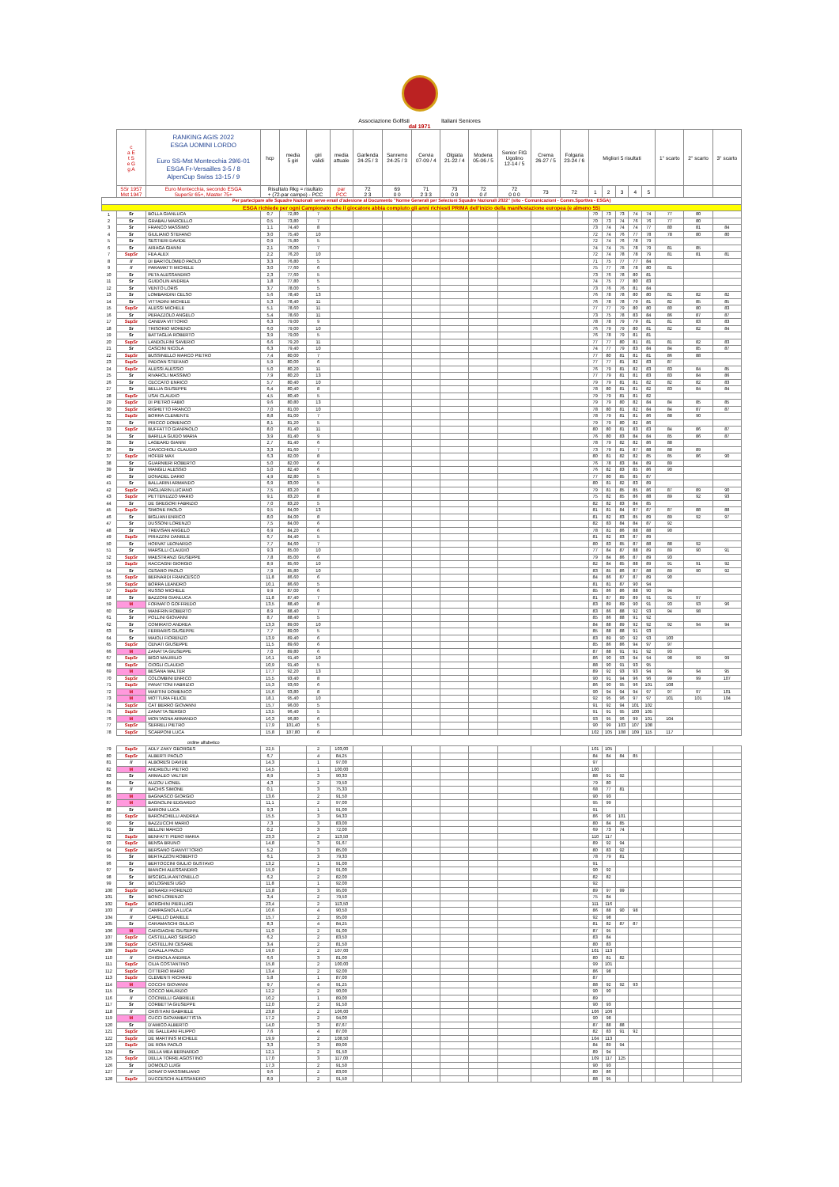Associazione Golfisti Italiani Seniores
dal 1971
| | c a E t S e G g A | RANKING AGIS 2022 ESGA UOMINI LORDO Euro SS-Mst Montecchia 29/6-01 ESGA Fr-Versailles 3-5 / 8 AlpenCup Swiss 13-15 / 9 | hcp | media 5 giri | giri validi | media attuale | Garlenda 24-25 / 3 | Sanremo 24-25 / 3 | Cervia 07-09 / 4 | Olgiata 21-22 / 4 | Modena 05-06 / 5 | Senior FIG Ugolino 12-14 / 5 | Crema 26-27 / 5 | Folgaria 23-24 / 6 | Migliori 5 risultati | | | | | 1° scarto | 2° scarto | 3° scarto |
| --- | --- | --- | --- | --- | --- | --- | --- | --- | --- | --- | --- | --- | --- | --- | --- | --- | --- | --- | --- | --- | --- | --- |
| | SSr 1957 Mst 1947 | Euro Montecchia, secondo ESGA SuperSr 65+, Master 75+ | Risultato Rkg = risultato + (72-par campo) - PCC | | | par PCC | 72 2 3 | 69 0 0 | 71 2 3 3 | 73 0 0 | 72 0 // | 72 0 0 0 | 73 | 72 | 1 | 2 | 3 | 4 | 5 | | | |
| Per partecipare alle Squadre Nazionali serve email d'adesione al Documento "Norme Generali per Selezioni Squadre Nazionali 2022" (sito - Comunicazioni - Comm.Sportiva - ESGA) | | | | | | | | | | | | | | | | | | | | | | |
| ESGA richiede per ogni Campionato che il giocatore abbia compiuto gli anni richiesti PRIMA dell'inizio della manifestazione europea (e almeno 55) | | | | | | | | | | | | | | | | | | | | | | |
| 1 | Sr | BOLLA GIANLUCA | 0,7 | 72,80 | 7 | | | | | | | | | | 70 | 73 | 73 | 74 | 74 | 77 | 80 | |
| 2 | Sr | GRABAU MARCELLO | 0,5 | 73,80 | 7 | | | | | | | | | | 70 | 73 | 74 | 76 | 76 | 77 | 80 | |
| 3 | Sr | FRANCO MASSIMO | 1,1 | 74,40 | 8 | | | | | | | | | | 73 | 74 | 74 | 74 | 77 | 80 | 81 | 84 |
| 4 | Sr | GIULIANO STEFANO | 3,0 | 75,40 | 10 | | | | | | | | | | 72 | 74 | 76 | 77 | 78 | 78 | 80 | 80 |
| 5 | Sr | SESTIERI DAVIDE | 0,9 | 75,80 | 5 | | | | | | | | | | 72 | 74 | 76 | 78 | 79 | | | |
| 6 | Sr | AIRAGA GIANNI | 2,1 | 76,00 | 7 | | | | | | | | | | 74 | 74 | 75 | 78 | 79 | 81 | 85 | |
| 7 | SupSr | FEA ALEX | 2,2 | 76,20 | 10 | | | | | | | | | | 72 | 74 | 78 | 78 | 79 | 81 | 81 | 81 |
| 8 | // | DI BARTOLOMEO PAOLO | 3,3 | 76,80 | 5 | | | | | | | | | | 71 | 75 | 77 | 77 | 84 | | | |
| 9 | // | PARAMATTI MICHELE | 3,0 | 77,60 | 6 | | | | | | | | | | 75 | 77 | 78 | 78 | 80 | 81 | | |
| 10 | Sr | PETA ALESSANDRO | 2,3 | 77,60 | 5 | | | | | | | | | | 73 | 76 | 78 | 80 | 81 | | | |
| 11 | Sr | GUIDOLIN ANDREA | 1,8 | 77,80 | 5 | | | | | | | | | | 74 | 75 | 77 | 80 | 83 | | | |
| 12 | Sr | VENTO LORIS | 3,7 | 78,00 | 5 | | | | | | | | | | 73 | 76 | 76 | 81 | 84 | | | |
| 13 | Sr | LOMBARDINI CELSO | 5,6 | 78,40 | 13 | | | | | | | | | | 76 | 78 | 78 | 80 | 80 | 81 | 82 | 82 |
| 14 | Sr | VITTADINI MICHELE | 5,3 | 78,40 | 11 | | | | | | | | | | 76 | 78 | 78 | 79 | 81 | 82 | 85 | 85 |
| 15 | SupSr | ALESSI MICHELE | 5,1 | 78,60 | 11 | | | | | | | | | | 77 | 77 | 79 | 80 | 80 | 80 | 80 | 83 |
| 16 | Sr | PERAZZOLO ANGELO | 5,4 | 78,60 | 11 | | | | | | | | | | 73 | 75 | 78 | 83 | 84 | 86 | 87 | 87 |
| 17 | SupSr | CANEVA VITTORIO | 6,3 | 79,00 | 9 | | | | | | | | | | 78 | 78 | 79 | 79 | 81 | 81 | 83 | 83 |
| 18 | Sr | TRISORIO MORENO | 6,0 | 79,00 | 10 | | | | | | | | | | 76 | 79 | 79 | 80 | 81 | 82 | 82 | 84 |
| 19 | Sr | BATTAGLIA ROBERTO | 3,9 | 79,00 | 5 | | | | | | | | | | 76 | 78 | 79 | 81 | 81 | | | |
| 20 | SupSr | LANDOLFINI SAVERIO | 6,6 | 79,20 | 11 | | | | | | | | | | 77 | 77 | 80 | 81 | 81 | 81 | 82 | 83 |
| 21 | Sr | CASCINI NICOLA | 6,3 | 79,40 | 10 | | | | | | | | | | 74 | 77 | 79 | 83 | 84 | 84 | 85 | 87 |
| 22 | SupSr | BUSSINELLO MARCO PIETRO | 7,4 | 80,00 | 7 | | | | | | | | | | 77 | 80 | 81 | 81 | 81 | 86 | 88 | |
| 23 | SupSr | PADOAN STEFANO | 5,9 | 80,00 | 6 | | | | | | | | | | 77 | 77 | 81 | 82 | 83 | 87 | | |
| 24 | SupSr | ALESSI ALESSIO | 5,0 | 80,20 | 11 | | | | | | | | | | 76 | 79 | 81 | 82 | 83 | 83 | 84 | 85 |
| 25 | Sr | RIVAROLI MASSIMO | 7,9 | 80,20 | 13 | | | | | | | | | | 77 | 79 | 81 | 81 | 83 | 83 | 84 | 86 |
| 26 | Sr | CECCATO ENRICO | 5,7 | 80,40 | 10 | | | | | | | | | | 79 | 79 | 81 | 81 | 82 | 82 | 82 | 83 |
| 27 | Sr | BELLIA GIUSEPPE | 6,4 | 80,40 | 8 | | | | | | | | | | 78 | 80 | 81 | 81 | 82 | 83 | 84 | 84 |
| 28 | SupSr | USAI CLAUDIO | 4,5 | 80,40 | 5 | | | | | | | | | | 79 | 79 | 81 | 81 | 82 | | | |
| 29 | SupSr | DI PIETRO FABIO | 9,6 | 80,80 | 13 | | | | | | | | | | 79 | 79 | 80 | 82 | 84 | 84 | 85 | 85 |
| 30 | SupSr | RIGHETTO FRANCO | 7,0 | 81,00 | 10 | | | | | | | | | | 78 | 80 | 81 | 82 | 84 | 84 | 87 | 87 |
| 31 | SupSr | BORRA CLEMENTE | 8,8 | 81,00 | 7 | | | | | | | | | | 78 | 79 | 81 | 81 | 86 | 88 | 90 | |
| 32 | Sr | PRICCO DOMENICO | 8,1 | 81,20 | 5 | | | | | | | | | | 79 | 79 | 80 | 82 | 86 | | | |
| 33 | SupSr | BUFFATTO GIANPAOLO | 8,0 | 81,40 | 11 | | | | | | | | | | 80 | 80 | 81 | 83 | 83 | 84 | 86 | 87 |
| 34 | Sr | BARILLA GUIDO MARIA | 3,9 | 81,40 | 9 | | | | | | | | | | 76 | 80 | 83 | 84 | 84 | 85 | 86 | 87 |
| 35 | Sr | LAGEARD GIANNI | 2,7 | 81,40 | 6 | | | | | | | | | | 78 | 79 | 82 | 82 | 86 | 88 | | |
| 36 | Sr | CAVICCHIOLI CLAUDIO | 3,3 | 81,60 | 7 | | | | | | | | | | 73 | 79 | 81 | 87 | 88 | 88 | 89 | |
| 37 | SupSr | HOFER MAX | 6,3 | 82,00 | 8 | | | | | | | | | | 80 | 81 | 82 | 82 | 85 | 85 | 86 | 90 |
| 38 | Sr | GUARNIERI ROBERTO | 5,0 | 82,00 | 6 | | | | | | | | | | 76 | 78 | 83 | 84 | 89 | 89 | | |
| 39 | Sr | MANGILI ALESSIO | 5,0 | 82,40 | 6 | | | | | | | | | | 76 | 82 | 83 | 85 | 86 | 90 | | |
| 40 | Sr | DONADEL DARIO | 4,9 | 82,80 | 5 | | | | | | | | | | 77 | 80 | 85 | 85 | 87 | | | |
| 41 | Sr | BALLARINI ARMANDO | 6,9 | 83,00 | 5 | | | | | | | | | | 80 | 81 | 82 | 83 | 89 | | | |
| 42 | SupSr | PAGLIARIN LUCIANO | 7,5 | 83,20 | 8 | | | | | | | | | | 79 | 81 | 85 | 85 | 86 | 87 | 89 | 90 |
| 43 | SupSr | PETTENUZZO MARIO | 9,1 | 83,20 | 8 | | | | | | | | | | 75 | 82 | 85 | 86 | 88 | 89 | 92 | 93 |
| 44 | Sr | DE GREGORI FABRIZIO | 7,0 | 83,20 | 5 | | | | | | | | | | 82 | 82 | 83 | 84 | 85 | | | |
| 45 | SupSr | SIMONE PAOLO | 9,5 | 84,00 | 13 | | | | | | | | | | 81 | 81 | 84 | 87 | 87 | 87 | 88 | 88 |
| 46 | Sr | BIGLIANI ENRICO | 8,0 | 84,00 | 8 | | | | | | | | | | 81 | 82 | 83 | 85 | 89 | 89 | 92 | 97 |
| 47 | Sr | DUSSONI LORENZO | 7,5 | 84,00 | 6 | | | | | | | | | | 82 | 83 | 84 | 84 | 87 | 92 | | |
| 48 | Sr | TREVISAN ANGELO | 6,9 | 84,20 | 6 | | | | | | | | | | 78 | 81 | 86 | 88 | 88 | 90 | | |
| 49 | SupSr | PIRAZZINI DANIELE | 6,7 | 84,40 | 5 | | | | | | | | | | 81 | 82 | 83 | 87 | 89 | | | |
| 50 | Sr | HORVAT LEONARDO | 7,7 | 84,60 | 7 | | | | | | | | | | 80 | 83 | 85 | 87 | 88 | 88 | 92 | |
| 51 | Sr | MARSILLI CLAUDIO | 9,3 | 85,00 | 10 | | | | | | | | | | 77 | 84 | 87 | 88 | 89 | 89 | 90 | 91 |
| 52 | SupSr | MAESTRANZI GIUSEPPE | 7,8 | 85,00 | 6 | | | | | | | | | | 79 | 84 | 86 | 87 | 89 | 93 | | |
| 53 | SupSr | RACCAGNI GIORGIO | 8,9 | 85,60 | 10 | | | | | | | | | | 82 | 84 | 85 | 88 | 89 | 91 | 91 | 92 |
| 54 | Sr | CESARO PAOLO | 7,9 | 85,80 | 10 | | | | | | | | | | 83 | 85 | 86 | 87 | 88 | 89 | 90 | 92 |
| 55 | SupSr | BERNARDI FRANCESCO | 11,8 | 86,60 | 6 | | | | | | | | | | 84 | 86 | 87 | 87 | 89 | 90 | | |
| 56 | SupSr | BORRA LEANDRO | 10,1 | 86,60 | 5 | | | | | | | | | | 81 | 81 | 87 | 90 | 94 | | | |
| 57 | SupSr | RUSSO MICHELE | 9,9 | 87,00 | 6 | | | | | | | | | | 85 | 86 | 86 | 88 | 90 | 94 | | |
| 58 | Sr | BAZZONI GIANLUCA | 11,8 | 87,40 | 7 | | | | | | | | | | 81 | 87 | 89 | 89 | 91 | 91 | 97 | |
| 59 | M | FORMATO GOFFREDO | 13,5 | 88,40 | 8 | | | | | | | | | | 83 | 89 | 89 | 90 | 91 | 93 | 93 | 96 |
| 60 | Sr | MANFRIN ROBERTO | 8,9 | 88,40 | 7 | | | | | | | | | | 83 | 86 | 88 | 92 | 93 | 94 | 98 | |
| 61 | Sr | POLLINI GIOVANNI | 8,7 | 88,40 | 5 | | | | | | | | | | 85 | 86 | 88 | 91 | 92 | | | |
| 62 | Sr | COMIRATO ANDREA | 13,3 | 89,00 | 10 | | | | | | | | | | 84 | 88 | 89 | 92 | 92 | 92 | 94 | 94 |
| 63 | Sr | FERRARIS GIUSEPPE | 7,7 | 89,00 | 5 | | | | | | | | | | 85 | 88 | 88 | 91 | 93 | | | |
| 64 | Sr | MAIOLI FIORENZO | 13,9 | 89,40 | 6 | | | | | | | | | | 83 | 89 | 90 | 92 | 93 | 100 | | |
| 65 | SupSr | CENATI GIUSEPPE | 11,5 | 89,60 | 6 | | | | | | | | | | 85 | 86 | 86 | 94 | 97 | 97 | | |
| 66 | M | ZANATTA GIUSEPPE | 7,0 | 89,80 | 6 | | | | | | | | | | 87 | 88 | 91 | 91 | 92 | 93 | | |
| 67 | SupSr | BIGO MAURILIO | 16,1 | 91,40 | 10 | | | | | | | | | | 86 | 90 | 93 | 94 | 94 | 98 | 99 | 99 |
| 68 | SupSr | CIOGLI CLAUDIO | 10,9 | 91,40 | 5 | | | | | | | | | | 88 | 90 | 91 | 93 | 95 | | | |
| 69 | M | BESANA WALTER | 17,7 | 92,20 | 13 | | | | | | | | | | 89 | 92 | 93 | 93 | 94 | 94 | 94 | 95 |
| 70 | SupSr | COLOMBINI ENRICO | 15,5 | 93,40 | 8 | | | | | | | | | | 90 | 91 | 94 | 96 | 96 | 99 | 99 | 107 |
| 71 | SupSr | PANATTONI FABRIZIO | 15,3 | 93,60 | 6 | | | | | | | | | | 86 | 90 | 95 | 96 | 101 | 108 | | |
| 72 | M | MARTINI DOMENICO | 15,6 | 93,80 | 8 | | | | | | | | | | 90 | 94 | 94 | 94 | 97 | 97 | 97 | 101 |
| 73 | M | MOTTURA FELICE | 18,1 | 95,40 | 10 | | | | | | | | | | 92 | 95 | 96 | 97 | 97 | 101 | 101 | 104 |
| 74 | SupSr | CAT BERRO GIOVANNI | 15,7 | 96,00 | 5 | | | | | | | | | | 91 | 92 | 94 | 101 | 102 | | | |
| 75 | SupSr | ZANATTA SERGIO | 13,5 | 96,40 | 5 | | | | | | | | | | 91 | 91 | 95 | 100 | 105 | | | |
| 76 | M | MONTAGNA ARMANDO | 16,3 | 96,80 | 6 | | | | | | | | | | 93 | 95 | 96 | 99 | 101 | 104 | | |
| 77 | SupSr | SERRELI PIETRO | 17,9 | 101,40 | 5 | | | | | | | | | | 90 | 99 | 103 | 107 | 108 | | | |
| 78 | SupSr | SCARPONI LUCA | 15,8 | 107,80 | 6 | | | | | | | | | | 102 | 105 | 108 | 109 | 115 | 117 | | |
| | | ordine alfabetico | | | | | | | | | | | | | | | | | | | | |
| 79 | SupSr | ADLY ZAKY GEORGES | 22,5 | | 2 | 103,00 | | | | | | | | | 101 | 105 | | | | | | |
| 80 | SupSr | ALBERTI PAOLO | 6,7 | | 4 | 84,25 | | | | | | | | | 84 | 84 | 84 | 85 | | | | |
| 81 | // | ALBORESI DAVIDE | 14,3 | | 1 | 97,00 | | | | | | | | | 97 | | | | | | | |
| 82 | M | ANDREOLI PIETRO | 14,5 | | 1 | 100,00 | | | | | | | | | 100 | | | | | | | |
| 83 | Sr | ARMALEO VALTER | 8,9 | | 3 | 90,33 | | | | | | | | | 88 | 91 | 92 | | | | | |
| 84 | Sr | AUZOU LIONEL | 4,3 | | 2 | 79,50 | | | | | | | | | 79 | 80 | | | | | | |
| 85 | // | BACHIS SIMONE | 0,1 | | 3 | 75,33 | | | | | | | | | 68 | 77 | 81 | | | | | |
| 86 | M | BAGNASCO GIORGIO | 13,6 | | 2 | 91,50 | | | | | | | | | 90 | 93 | | | | | | |
| 87 | M | BAGNOLINI EDGARDO | 11,1 | | 2 | 97,00 | | | | | | | | | 95 | 99 | | | | | | |
| 88 | Sr | BARIONI LUCA | 9,3 | | 1 | 91,00 | | | | | | | | | 91 | | | | | | | |
| 89 | SupSr | BARONCHELLI ANDREA | 15,5 | | 3 | 94,33 | | | | | | | | | 86 | 96 | 101 | | | | | |
| 90 | Sr | BAZZUCCHI MARIO | 7,3 | | 3 | 83,00 | | | | | | | | | 80 | 84 | 85 | | | | | |
| 91 | Sr | BELLINI MARCO | 0,2 | | 3 | 72,00 | | | | | | | | | 69 | 73 | 74 | | | | | |
| 92 | SupSr | BENFATTI PIERO MARIA | 23,3 | | 2 | 113,50 | | | | | | | | | 110 | 117 | | | | | | |
| 93 | SupSr | BENSA BRUNO | 14,8 | | 3 | 91,67 | | | | | | | | | 89 | 92 | 94 | | | | | |
| 94 | SupSr | BERSANO GIANVITTORIO | 5,2 | | 3 | 85,00 | | | | | | | | | 80 | 83 | 92 | | | | | |
| 95 | Sr | BERTAZZON ROBERTO | 6,1 | | 3 | 79,33 | | | | | | | | | 78 | 79 | 81 | | | | | |
| 96 | Sr | BERTOCCINI GIULIO GUSTAVO | 13,2 | | 1 | 91,00 | | | | | | | | | 91 | | | | | | | |
| 97 | Sr | BIANCHI ALESSANDRO | 15,9 | | 2 | 91,00 | | | | | | | | | 90 | 92 | | | | | | |
| 98 | Sr | BISCEGLIA ANTONELLO | 6,2 | | 2 | 82,00 | | | | | | | | | 82 | 82 | | | | | | |
| 99 | Sr | BOLOGNESI UGO | 11,8 | | 1 | 92,00 | | | | | | | | | 92 | | | | | | | |
| 100 | SupSr | BONARDI FIORENZO | 15,8 | | 3 | 95,00 | | | | | | | | | 89 | 97 | 99 | | | | | |
| 101 | Sr | BONO LORENZO | 3,4 | | 2 | 79,50 | | | | | | | | | 75 | 84 | | | | | | |
| 102 | SupSr | BORGHINI PIERLUIGI | 23,4 | | 2 | 113,50 | | | | | | | | | 111 | 116 | | | | | | |
| 103 | // | CAMPAGNOLA LUCA | 10,6 | | 4 | 90,50 | | | | | | | | | 86 | 88 | 90 | 98 | | | | |
| 104 | // | CAPELLO DANIELE | 15,7 | | 2 | 95,00 | | | | | | | | | 92 | 98 | | | | | | |
| 105 | Sr | CARAMASCHI GIULIO | 8,3 | | 4 | 84,25 | | | | | | | | | 81 | 82 | 87 | 87 | | | | |
| 106 | M | CARGIAGHE GIUSEPPE | 11,0 | | 2 | 91,00 | | | | | | | | | 87 | 95 | | | | | | |
| 107 | SupSr | CASTELLARO SERGIO | 6,2 | | 2 | 83,50 | | | | | | | | | 83 | 84 | | | | | | |
| 108 | SupSr | CASTELLINI CESARE | 3,4 | | 2 | 81,50 | | | | | | | | | 80 | 83 | | | | | | |
| 109 | SupSr | CAVALLA PAOLO | 19,0 | | 2 | 107,00 | | | | | | | | | 101 | 113 | | | | | | |
| 110 | // | CHIGNOLA ANDREA | 6,6 | | 3 | 81,00 | | | | | | | | | 80 | 81 | 82 | | | | | |
| 111 | SupSr | CILIA COSTANTINO | 15,8 | | 2 | 100,00 | | | | | | | | | 99 | 101 | | | | | | |
| 112 | SupSr | CITTERIO MARIO | 13,4 | | 2 | 92,00 | | | | | | | | | 86 | 98 | | | | | | |
| 113 | SupSr | CLEMENTI RICHARD | 5,8 | | 1 | 87,00 | | | | | | | | | 87 | | | | | | | |
| 114 | M | COCCHI GIOVANNI | 9,7 | | 4 | 91,25 | | | | | | | | | 88 | 92 | 92 | 93 | | | | |
| 115 | Sr | COCCO MAURIZIO | 12,2 | | 2 | 90,00 | | | | | | | | | 90 | 90 | | | | | | |
| 116 | // | COCINELLI GABRIELE | 10,2 | | 1 | 89,00 | | | | | | | | | 89 | | | | | | | |
| 117 | Sr | CORBETTA GIUSEPPE | 12,0 | | 2 | 91,50 | | | | | | | | | 90 | 93 | | | | | | |
| 118 | // | CRISTIANI GABRIELE | 23,8 | | 2 | 106,00 | | | | | | | | | 106 | 106 | | | | | | |
| 119 | M | CUCCI GIOVAMBATTISTA | 17,2 | | 2 | 94,00 | | | | | | | | | 90 | 98 | | | | | | |
| 120 | Sr | D'AMICO ALBERTO | 14,0 | | 3 | 87,67 | | | | | | | | | 87 | 88 | 88 | | | | | |
| 121 | SupSr | DE GALLEANI FILIPPO | 7,6 | | 4 | 87,00 | | | | | | | | | 82 | 83 | 91 | 92 | | | | |
| 122 | SupSr | DE MARTINIS MICHELE | 19,9 | | 2 | 108,50 | | | | | | | | | 104 | 113 | | | | | | |
| 123 | SupSr | DE ROIA PAOLO | 3,3 | | 3 | 89,00 | | | | | | | | | 84 | 89 | 94 | | | | | |
| 124 | Sr | DELLA MEA BERNARDO | 12,1 | | 2 | 91,50 | | | | | | | | | 89 | 94 | | | | | | |
| 125 | SupSr | DELLA TORRE AGOSTINO | 17,0 | | 3 | 117,00 | | | | | | | | | 109 | 117 | 125 | | | | | |
| 126 | Sr | DOMOLO LUIGI | 17,3 | | 2 | 91,50 | | | | | | | | | 90 | 93 | | | | | | |
| 127 | // | DONATO MASSIMILIANO | 9,6 | | 2 | 83,00 | | | | | | | | | 80 | 86 | | | | | | |
| 128 | SupSr | DUCCESCHI ALESSANDRO | 8,9 | | 2 | 91,50 | | | | | | | | | 88 | 95 | | | | | | |